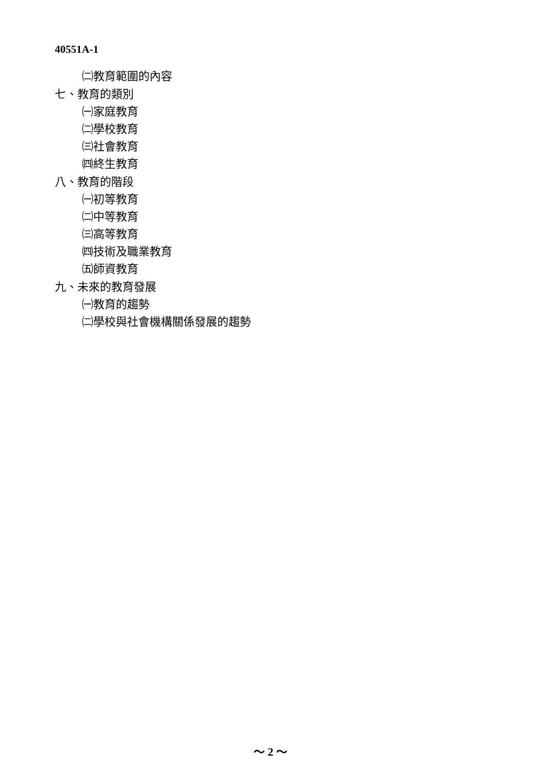40551A-1
㈡教育範圍的內容
七、教育的類別
㈠家庭教育
㈡學校教育
㈢社會教育
㈣終生教育
八、教育的階段
㈠初等教育
㈡中等教育
㈢高等教育
㈣技術及職業教育
㈤師資教育
九、未來的教育發展
㈠教育的趨勢
㈡學校與社會機構關係發展的趨勢
～ 2 ～